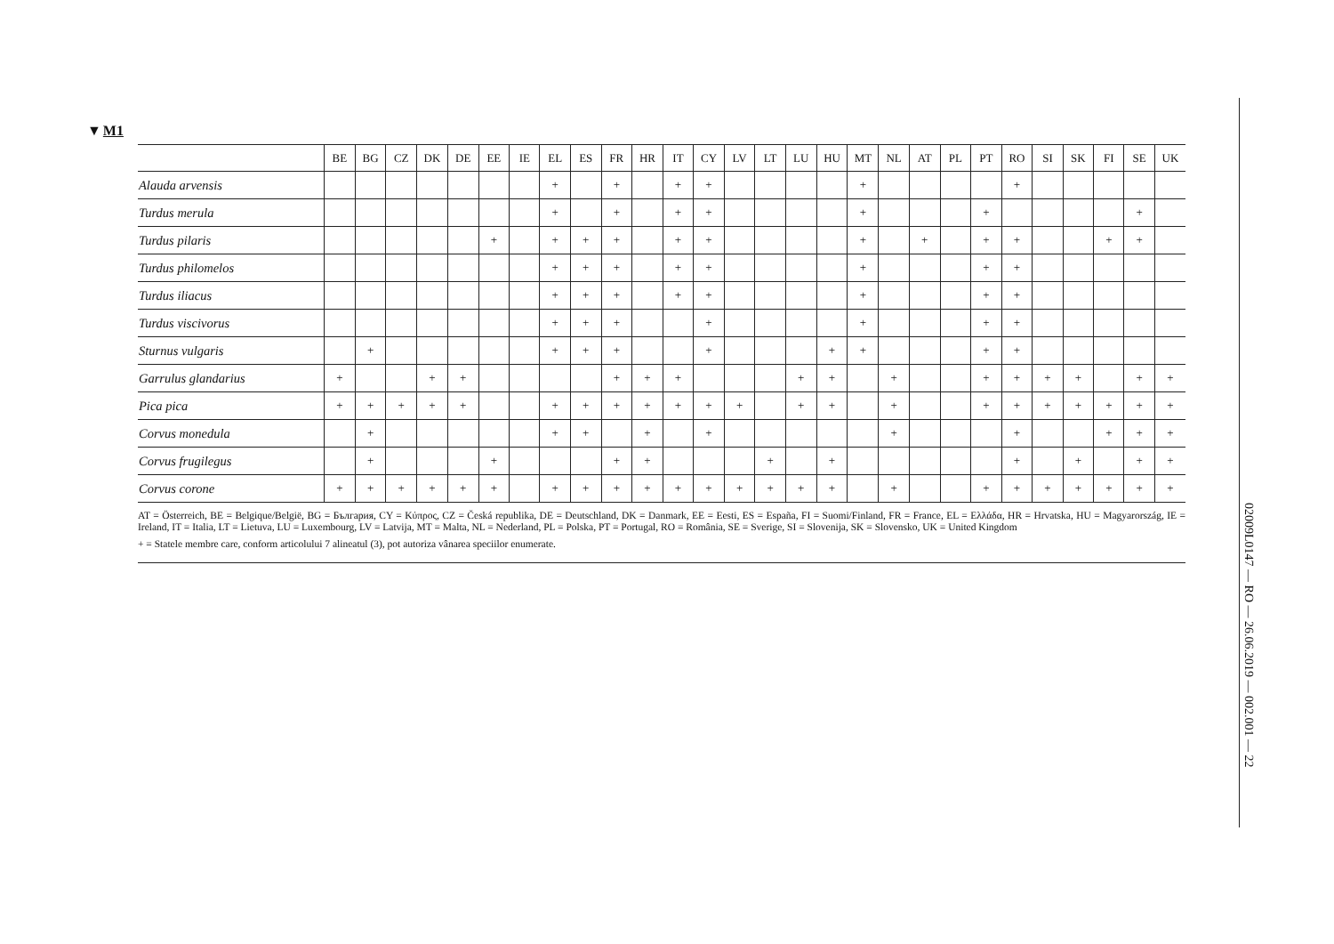▼M1
| | BE | BG | CZ | DK | DE | EE | IE | EL | ES | FR | HR | IT | CY | LV | LT | LU | HU | MT | NL | AT | PL | PT | RO | SI | SK | FI | SE | UK |
| --- | --- | --- | --- | --- | --- | --- | --- | --- | --- | --- | --- | --- | --- | --- | --- | --- | --- | --- | --- | --- | --- | --- | --- | --- | --- | --- | --- | --- |
| Alauda arvensis | | | | | | | | + | | + | | + | + | | | | | + | | | | | + | | | | | |
| Turdus merula | | | | | | | | + | | + | | + | + | | | | | + | | | | + | | | | | + | |
| Turdus pilaris | | | | | | + | | + | + | + | | + | + | | | | | + | | + | | + | + | | | + | + | |
| Turdus philomelos | | | | | | | | + | + | + | | + | + | | | | | + | | | | + | + | | | | | |
| Turdus iliacus | | | | | | | | + | + | + | | + | + | | | | | + | | | | + | + | | | | | |
| Turdus viscivorus | | | | | | | | + | + | + | | | + | | | | | + | | | | + | + | | | | | |
| Sturnus vulgaris | | + | | | | | | + | + | + | | | + | | | | + | + | | | | + | + | | | | | |
| Garrulus glandarius | + | | | + | + | | | | | + | + | + | | | | + | + | | + | | | + | + | + | + | | + | + |
| Pica pica | + | + | + | + | + | | | + | + | + | + | + | + | + | | + | + | | + | | | + | + | + | + | + | + | + |
| Corvus monedula | | + | | | | | | + | + | | + | | + | | | | | | + | | | | + | | | + | + | + |
| Corvus frugilegus | | + | | | | + | | | | + | + | | | | + | | + | | | | | | + | | + | | + | + |
| Corvus corone | + | + | + | + | + | + | | + | + | + | + | + | + | + | + | + | + | | + | | | + | + | + | + | + | + | + |
AT = Österreich, BE = Belgique/België, BG = България, CY = Κύπρος, CZ = Česká republika, DE = Deutschland, DK = Danmark, EE = Eesti, ES = España, FI = Suomi/Finland, FR = France, EL = Ελλάδα, HR = Hrvatska, HU = Magyarország, IE = Ireland, IT = Italia, LT = Lietuva, LU = Luxembourg, LV = Latvija, MT = Malta, NL = Nederland, PL = Polska, PT = Portugal, RO = România, SE = Sverige, SI = Slovenija, SK = Slovensko, UK = United Kingdom
+ = Statele membre care, conform articolului 7 alineatul (3), pot autoriza vânarea speciilor enumerate.
02009L0147 — RO — 26.06.2019 — 002.001 — 22